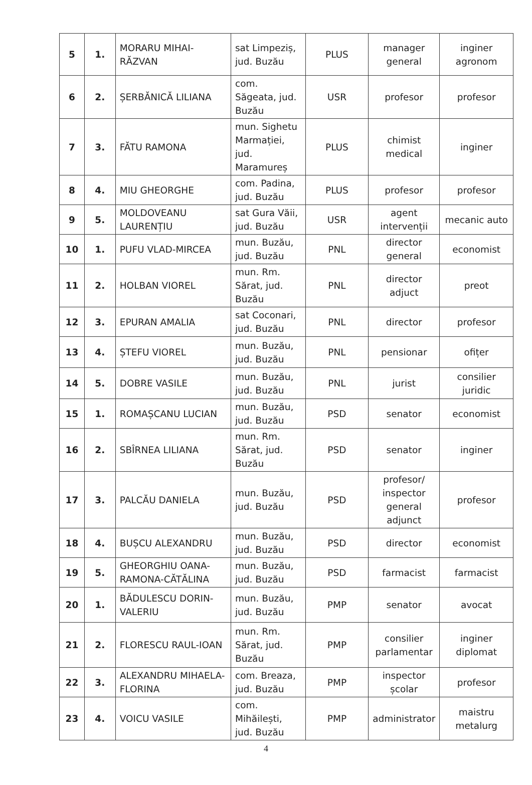| 5 | 1. | MORARU MIHAI-RĂZVAN | sat Limpeziș, jud. Buzău | PLUS | manager general | inginer agronom |
| 6 | 2. | ȘERBĂNICĂ LILIANA | com. Săgeata, jud. Buzău | USR | profesor | profesor |
| 7 | 3. | FĂTU RAMONA | mun. Sighetu Marmației, jud. Maramureș | PLUS | chimist medical | inginer |
| 8 | 4. | MIU GHEORGHE | com. Padina, jud. Buzău | PLUS | profesor | profesor |
| 9 | 5. | MOLDOVEANU LAURENȚIU | sat Gura Văii, jud. Buzău | USR | agent intervenții | mecanic auto |
| 10 | 1. | PUFU VLAD-MIRCEA | mun. Buzău, jud. Buzău | PNL | director general | economist |
| 11 | 2. | HOLBAN VIOREL | mun. Rm. Sărat, jud. Buzău | PNL | director adjuct | preot |
| 12 | 3. | EPURAN AMALIA | sat Coconari, jud. Buzău | PNL | director | profesor |
| 13 | 4. | ȘTEFU VIOREL | mun. Buzău, jud. Buzău | PNL | pensionar | ofițer |
| 14 | 5. | DOBRE VASILE | mun. Buzău, jud. Buzău | PNL | jurist | consilier juridic |
| 15 | 1. | ROMAȘCANU LUCIAN | mun. Buzău, jud. Buzău | PSD | senator | economist |
| 16 | 2. | SBÎRNEA LILIANA | mun. Rm. Sărat, jud. Buzău | PSD | senator | inginer |
| 17 | 3. | PALCĂU DANIELA | mun. Buzău, jud. Buzău | PSD | profesor/ inspector general adjunct | profesor |
| 18 | 4. | BUȘCU ALEXANDRU | mun. Buzău, jud. Buzău | PSD | director | economist |
| 19 | 5. | GHEORGHIU OANA-RAMONA-CĂTĂLINA | mun. Buzău, jud. Buzău | PSD | farmacist | farmacist |
| 20 | 1. | BĂDULESCU DORIN-VALERIU | mun. Buzău, jud. Buzău | PMP | senator | avocat |
| 21 | 2. | FLORESCU RAUL-IOAN | mun. Rm. Sărat, jud. Buzău | PMP | consilier parlamentar | inginer diplomat |
| 22 | 3. | ALEXANDRU MIHAELA-FLORINA | com. Breaza, jud. Buzău | PMP | inspector școlar | profesor |
| 23 | 4. | VOICU VASILE | com. Mihăilești, jud. Buzău | PMP | administrator | maistru metalurg |
4